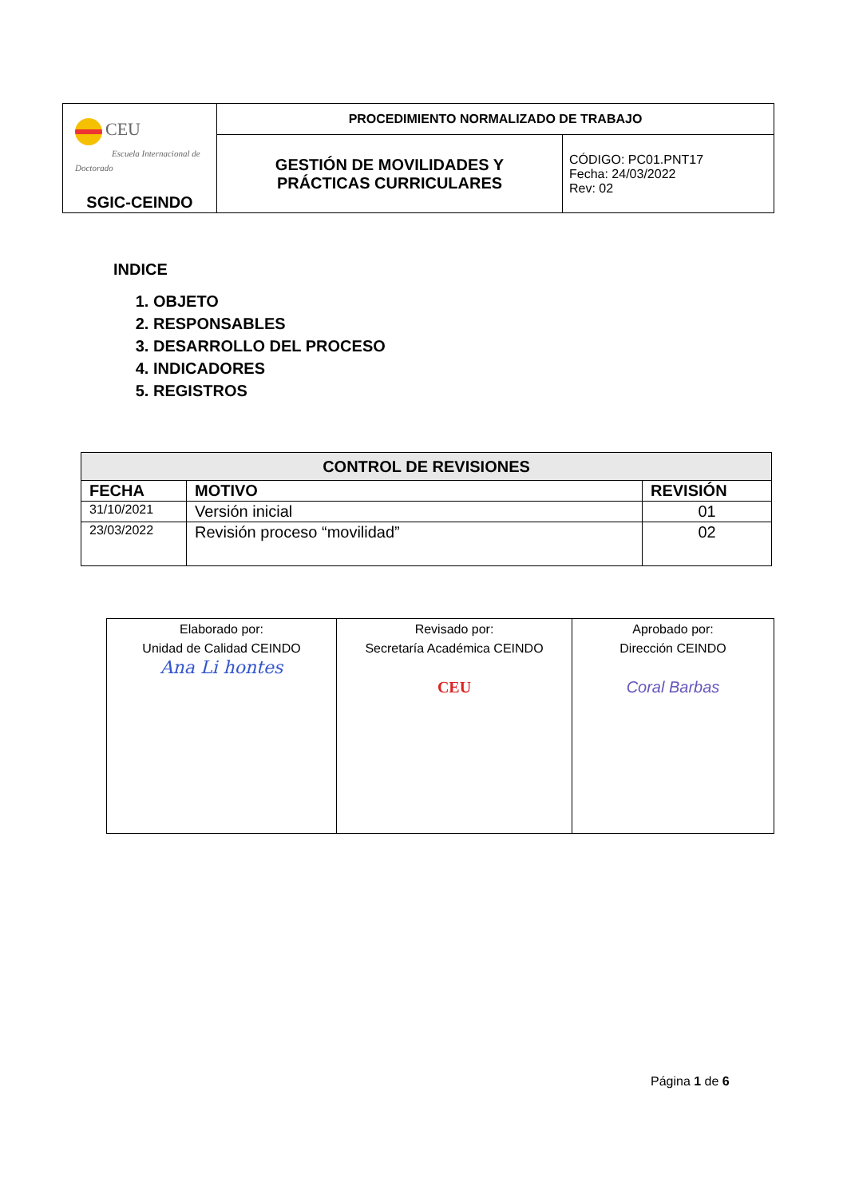| CEU Escuela Internacional de Doctorado SGIC-CEINDO | PROCEDIMIENTO NORMALIZADO DE TRABAJO | |
| | GESTIÓN DE MOVILIDADES Y PRÁCTICAS CURRICULARES | CÓDIGO: PC01.PNT17 Fecha: 24/03/2022 Rev: 02 |
INDICE
1. OBJETO
2. RESPONSABLES
3. DESARROLLO DEL PROCESO
4. INDICADORES
5. REGISTROS
| CONTROL DE REVISIONES | | |
| --- | --- | --- |
| FECHA | MOTIVO | REVISIÓN |
| 31/10/2021 | Versión inicial | 01 |
| 23/03/2022 | Revisión proceso “movilidad” | 02 |
| Elaborado por: Unidad de Calidad CEINDO Ana Li hontes | Revisado por: Secretaría Académica CEINDO CEU | Aprobado por: Dirección CEINDO Coral Barbas |
Página 1 de 6